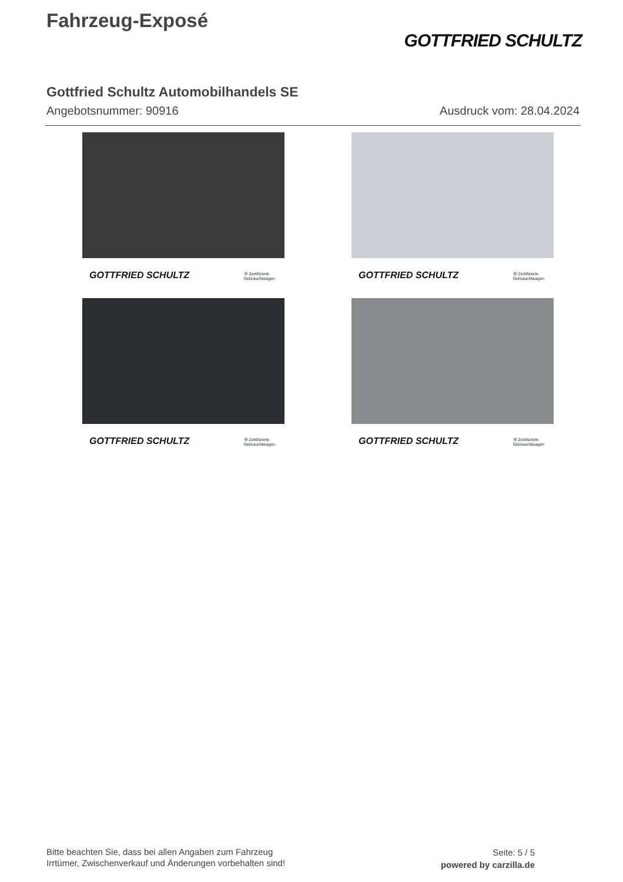Fahrzeug-Exposé
GOTTFRIED SCHULTZ
Gottfried Schultz Automobilhandels SE
Angebotsnummer: 90916 Ausdruck vom: 28.04.2024
GOTTFRIED SCHULTZ Ⓦ Zertifizierte
Gebrauchtwagen
GOTTFRIED SCHULTZ Ⓦ Zertifizierte
Gebrauchtwagen
GOTTFRIED SCHULTZ Ⓦ Zertifizierte
Gebrauchtwagen
GOTTFRIED SCHULTZ Ⓦ Zertifizierte
Gebrauchtwagen
Bitte beachten Sie, dass bei allen Angaben zum Fahrzeug
Irrtümer, Zwischenverkauf und Änderungen vorbehalten sind!
Seite: 5 / 5
powered by carzilla.de